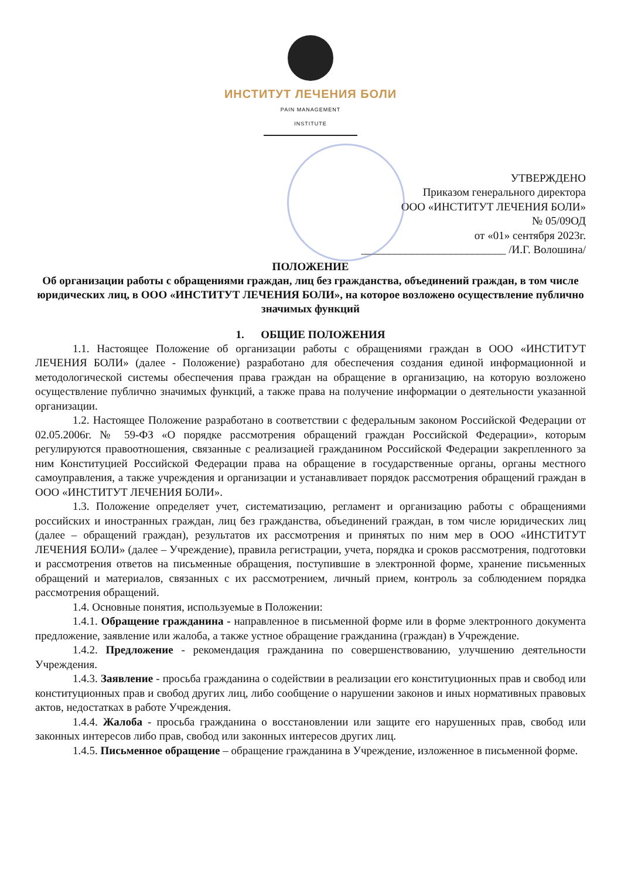ИНСТИТУТ ЛЕЧЕНИЯ БОЛИ
PAIN MANAGEMENT INSTITUTE
УТВЕРЖДЕНО
Приказом генерального директора
ООО «ИНСТИТУТ ЛЕЧЕНИЯ БОЛИ»
№ 05/09ОД
от «01» сентября 2023г.
__________________________ /И.Г. Волошина/
ПОЛОЖЕНИЕ
Об организации работы с обращениями граждан, лиц без гражданства, объединений граждан, в том числе юридических лиц, в ООО «ИНСТИТУТ ЛЕЧЕНИЯ БОЛИ», на которое возложено осуществление публично значимых функций
1. ОБЩИЕ ПОЛОЖЕНИЯ
1.1. Настоящее Положение об организации работы с обращениями граждан в ООО «ИНСТИТУТ ЛЕЧЕНИЯ БОЛИ» (далее - Положение) разработано для обеспечения создания единой информационной и методологической системы обеспечения права граждан на обращение в организацию, на которую возложено осуществление публично значимых функций, а также права на получение информации о деятельности указанной организации.
1.2. Настоящее Положение разработано в соответствии с федеральным законом Российской Федерации от 02.05.2006г. № 59-ФЗ «О порядке рассмотрения обращений граждан Российской Федерации», которым регулируются правоотношения, связанные с реализацией гражданином Российской Федерации закрепленного за ним Конституцией Российской Федерации права на обращение в государственные органы, органы местного самоуправления, а также учреждения и организации и устанавливает порядок рассмотрения обращений граждан в ООО «ИНСТИТУТ ЛЕЧЕНИЯ БОЛИ».
1.3. Положение определяет учет, систематизацию, регламент и организацию работы с обращениями российских и иностранных граждан, лиц без гражданства, объединений граждан, в том числе юридических лиц (далее – обращений граждан), результатов их рассмотрения и принятых по ним мер в ООО «ИНСТИТУТ ЛЕЧЕНИЯ БОЛИ» (далее – Учреждение), правила регистрации, учета, порядка и сроков рассмотрения, подготовки и рассмотрения ответов на письменные обращения, поступившие в электронной форме, хранение письменных обращений и материалов, связанных с их рассмотрением, личный прием, контроль за соблюдением порядка рассмотрения обращений.
1.4. Основные понятия, используемые в Положении:
1.4.1. Обращение гражданина - направленное в письменной форме или в форме электронного документа предложение, заявление или жалоба, а также устное обращение гражданина (граждан) в Учреждение.
1.4.2. Предложение - рекомендация гражданина по совершенствованию, улучшению деятельности Учреждения.
1.4.3. Заявление - просьба гражданина о содействии в реализации его конституционных прав и свобод или конституционных прав и свобод других лиц, либо сообщение о нарушении законов и иных нормативных правовых актов, недостатках в работе Учреждения.
1.4.4. Жалоба - просьба гражданина о восстановлении или защите его нарушенных прав, свобод или законных интересов либо прав, свобод или законных интересов других лиц.
1.4.5. Письменное обращение – обращение гражданина в Учреждение, изложенное в письменной форме.